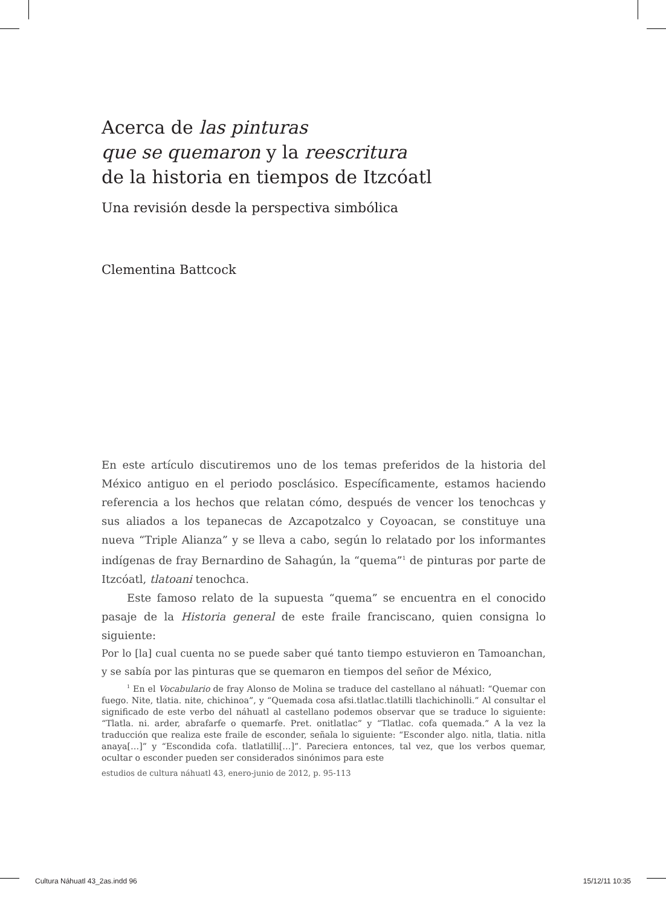Acerca de las pinturas
que se quemaron y la reescritura
de la historia en tiempos de Itzcóatl
Una revisión desde la perspectiva simbólica
Clementina Battcock
En este artículo discutiremos uno de los temas preferidos de la historia del México antiguo en el periodo posclásico. Específicamente, estamos haciendo referencia a los hechos que relatan cómo, después de vencer los tenochcas y sus aliados a los tepanecas de Azcapotzalco y Coyoacan, se constituye una nueva “Triple Alianza” y se lleva a cabo, según lo relatado por los informantes indígenas de fray Bernardino de Sahagún, la “quema”<sup>1</sup> de pinturas por parte de Itzcóatl, tlatoani tenochca.
Este famoso relato de la supuesta “quema” se encuentra en el conocido pasaje de la Historia general de este fraile franciscano, quien consigna lo siguiente:
Por lo [la] cual cuenta no se puede saber qué tanto tiempo estuvieron en Tamoanchan, y se sabía por las pinturas que se quemaron en tiempos del señor de México,
<sup>1</sup> En el Vocabulario de fray Alonso de Molina se traduce del castellano al náhuatl: “Quemar con fuego. Nite, tlatia. nite, chichinoa”, y “Quemada cosa afsi.tlatlac.tlatilli tlachichinolli.” Al consultar el significado de este verbo del náhuatl al castellano podemos observar que se traduce lo siguiente: “Tlatla. ni. arder, abrafarfe o quemarfe. Pret. onitlatlac” y “Tlatlac. cofa quemada.” A la vez la traducción que realiza este fraile de esconder, señala lo siguiente: “Esconder algo. nitla, tlatia. nitla anaya[…]” y “Escondida cofa. tlatlatilli[…]”. Pareciera entonces, tal vez, que los verbos quemar, ocultar o esconder pueden ser considerados sinónimos para este
estudios de cultura náhuatl 43, enero-junio de 2012, p. 95-113
Cultura Náhuatl 43_2as.indd 96 15/12/11 10:35